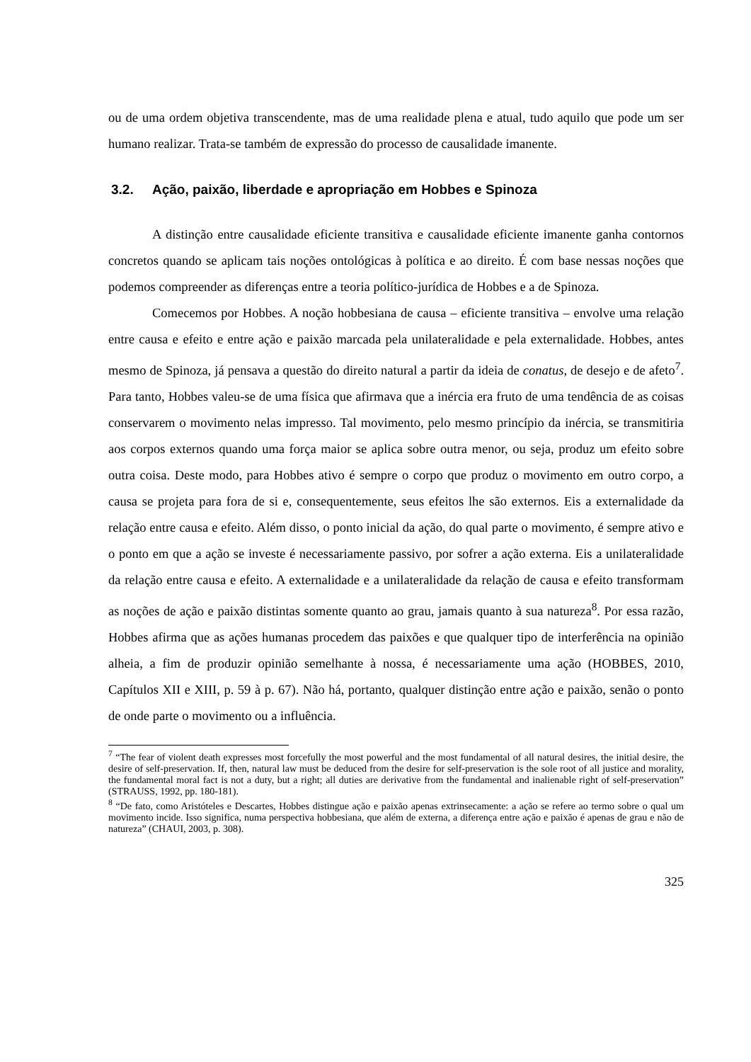ou de uma ordem objetiva transcendente, mas de uma realidade plena e atual, tudo aquilo que pode um ser humano realizar. Trata-se também de expressão do processo de causalidade imanente.
3.2. Ação, paixão, liberdade e apropriação em Hobbes e Spinoza
A distinção entre causalidade eficiente transitiva e causalidade eficiente imanente ganha contornos concretos quando se aplicam tais noções ontológicas à política e ao direito. É com base nessas noções que podemos compreender as diferenças entre a teoria político-jurídica de Hobbes e a de Spinoza.
Comecemos por Hobbes. A noção hobbesiana de causa – eficiente transitiva – envolve uma relação entre causa e efeito e entre ação e paixão marcada pela unilateralidade e pela externalidade. Hobbes, antes mesmo de Spinoza, já pensava a questão do direito natural a partir da ideia de conatus, de desejo e de afeto<sup>7</sup>. Para tanto, Hobbes valeu-se de uma física que afirmava que a inércia era fruto de uma tendência de as coisas conservarem o movimento nelas impresso. Tal movimento, pelo mesmo princípio da inércia, se transmitiria aos corpos externos quando uma força maior se aplica sobre outra menor, ou seja, produz um efeito sobre outra coisa. Deste modo, para Hobbes ativo é sempre o corpo que produz o movimento em outro corpo, a causa se projeta para fora de si e, consequentemente, seus efeitos lhe são externos. Eis a externalidade da relação entre causa e efeito. Além disso, o ponto inicial da ação, do qual parte o movimento, é sempre ativo e o ponto em que a ação se investe é necessariamente passivo, por sofrer a ação externa. Eis a unilateralidade da relação entre causa e efeito. A externalidade e a unilateralidade da relação de causa e efeito transformam as noções de ação e paixão distintas somente quanto ao grau, jamais quanto à sua natureza<sup>8</sup>. Por essa razão, Hobbes afirma que as ações humanas procedem das paixões e que qualquer tipo de interferência na opinião alheia, a fim de produzir opinião semelhante à nossa, é necessariamente uma ação (HOBBES, 2010, Capítulos XII e XIII, p. 59 à p. 67). Não há, portanto, qualquer distinção entre ação e paixão, senão o ponto de onde parte o movimento ou a influência.
<sup>7</sup> “The fear of violent death expresses most forcefully the most powerful and the most fundamental of all natural desires, the initial desire, the desire of self-preservation. If, then, natural law must be deduced from the desire for self-preservation is the sole root of all justice and morality, the fundamental moral fact is not a duty, but a right; all duties are derivative from the fundamental and inalienable right of self-preservation” (STRAUSS, 1992, pp. 180-181).
<sup>8</sup> “De fato, como Aristóteles e Descartes, Hobbes distingue ação e paixão apenas extrinsecamente: a ação se refere ao termo sobre o qual um movimento incide. Isso significa, numa perspectiva hobbesiana, que além de externa, a diferença entre ação e paixão é apenas de grau e não de natureza” (CHAUI, 2003, p. 308).
325